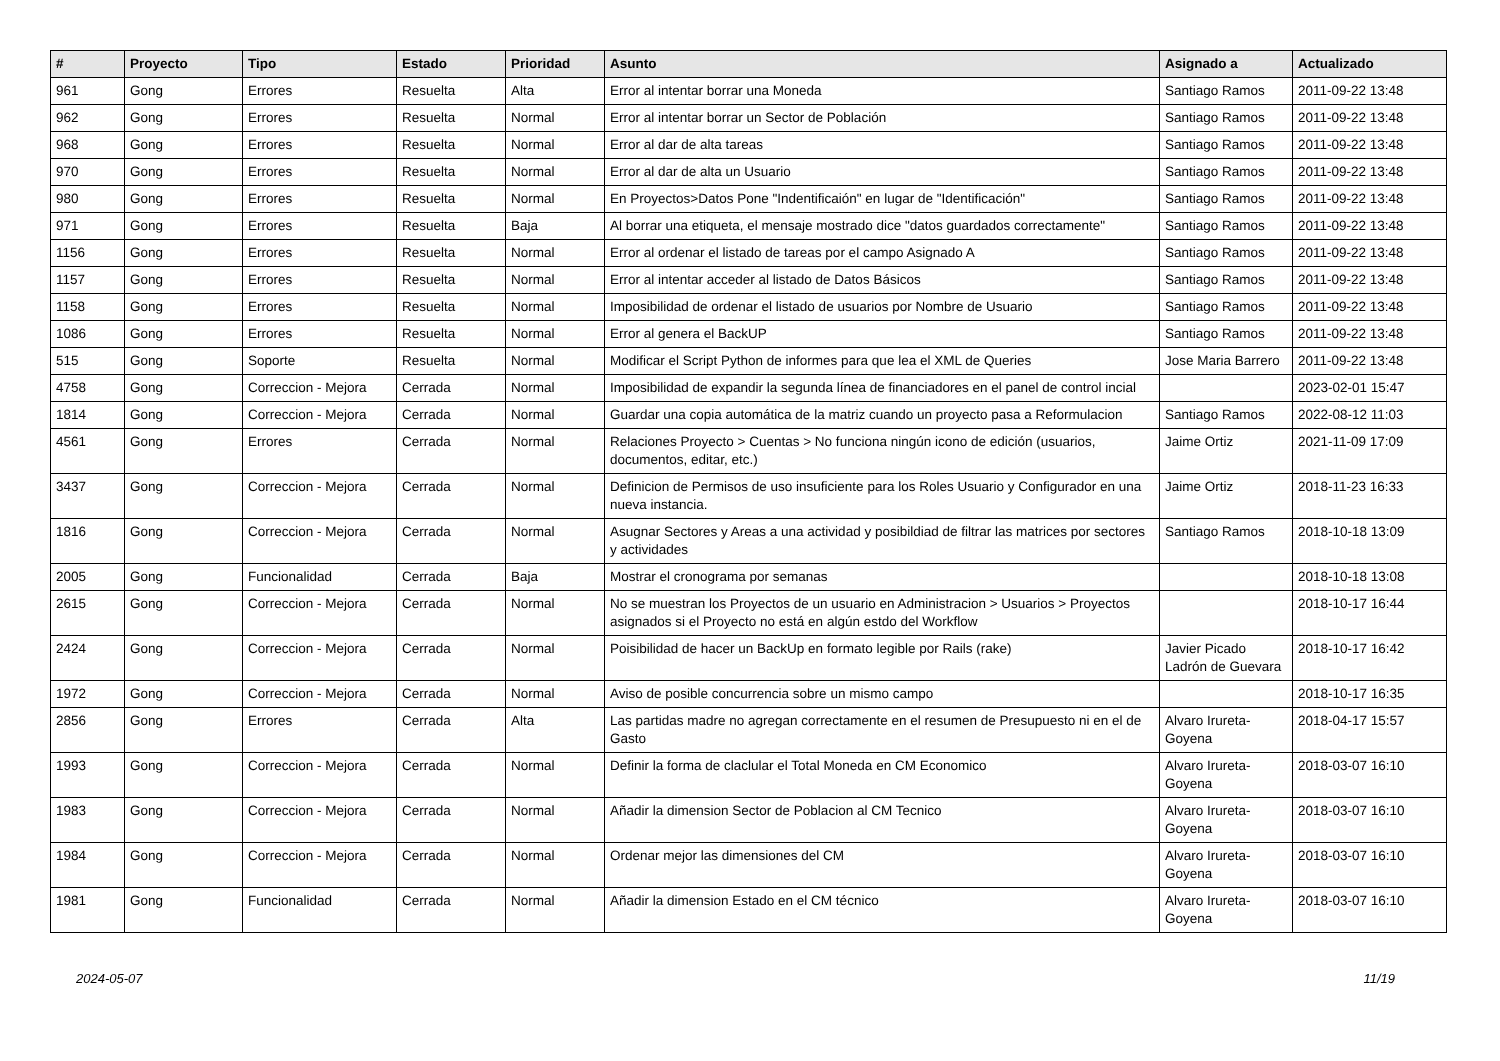| # | Proyecto | Tipo | Estado | Prioridad | Asunto | Asignado a | Actualizado |
| --- | --- | --- | --- | --- | --- | --- | --- |
| 961 | Gong | Errores | Resuelta | Alta | Error al intentar borrar una Moneda | Santiago Ramos | 2011-09-22 13:48 |
| 962 | Gong | Errores | Resuelta | Normal | Error al intentar borrar un Sector de Población | Santiago Ramos | 2011-09-22 13:48 |
| 968 | Gong | Errores | Resuelta | Normal | Error al dar de alta tareas | Santiago Ramos | 2011-09-22 13:48 |
| 970 | Gong | Errores | Resuelta | Normal | Error al dar de alta un Usuario | Santiago Ramos | 2011-09-22 13:48 |
| 980 | Gong | Errores | Resuelta | Normal | En Proyectos>Datos Pone "Indentificaión" en lugar de "Identificación" | Santiago Ramos | 2011-09-22 13:48 |
| 971 | Gong | Errores | Resuelta | Baja | Al borrar una etiqueta, el mensaje mostrado dice "datos guardados correctamente" | Santiago Ramos | 2011-09-22 13:48 |
| 1156 | Gong | Errores | Resuelta | Normal | Error al ordenar el listado de tareas por el campo Asignado A | Santiago Ramos | 2011-09-22 13:48 |
| 1157 | Gong | Errores | Resuelta | Normal | Error al intentar acceder al listado de Datos Básicos | Santiago Ramos | 2011-09-22 13:48 |
| 1158 | Gong | Errores | Resuelta | Normal | Imposibilidad de ordenar el listado de usuarios por Nombre de Usuario | Santiago Ramos | 2011-09-22 13:48 |
| 1086 | Gong | Errores | Resuelta | Normal | Error al genera el BackUP | Santiago Ramos | 2011-09-22 13:48 |
| 515 | Gong | Soporte | Resuelta | Normal | Modificar el Script Python de informes para que lea el XML de Queries | Jose Maria Barrero | 2011-09-22 13:48 |
| 4758 | Gong | Correccion - Mejora | Cerrada | Normal | Imposibilidad de expandir la segunda línea de financiadores en el panel de control incial | | 2023-02-01 15:47 |
| 1814 | Gong | Correccion - Mejora | Cerrada | Normal | Guardar una copia automática de la matriz cuando un proyecto pasa a Reformulacion | Santiago Ramos | 2022-08-12 11:03 |
| 4561 | Gong | Errores | Cerrada | Normal | Relaciones Proyecto > Cuentas > No funciona ningún icono de edición (usuarios, documentos, editar, etc.) | Jaime Ortiz | 2021-11-09 17:09 |
| 3437 | Gong | Correccion - Mejora | Cerrada | Normal | Definicion de Permisos de uso insuficiente para los Roles Usuario y Configurador en una nueva instancia. | Jaime Ortiz | 2018-11-23 16:33 |
| 1816 | Gong | Correccion - Mejora | Cerrada | Normal | Asugnar Sectores y Areas a una actividad y posibildiad de filtrar las matrices por sectores y actividades | Santiago Ramos | 2018-10-18 13:09 |
| 2005 | Gong | Funcionalidad | Cerrada | Baja | Mostrar el cronograma por semanas | | 2018-10-18 13:08 |
| 2615 | Gong | Correccion - Mejora | Cerrada | Normal | No se muestran los Proyectos de un usuario en Administracion > Usuarios > Proyectos asignados si el Proyecto no está en algún estdo del Workflow | | 2018-10-17 16:44 |
| 2424 | Gong | Correccion - Mejora | Cerrada | Normal | Poisibilidad de hacer un BackUp en formato legible por Rails (rake) | Javier Picado Ladrón de Guevara | 2018-10-17 16:42 |
| 1972 | Gong | Correccion - Mejora | Cerrada | Normal | Aviso de posible concurrencia sobre un mismo campo | | 2018-10-17 16:35 |
| 2856 | Gong | Errores | Cerrada | Alta | Las partidas madre no agregan correctamente en el resumen de Presupuesto ni en el de Gasto | Alvaro Irureta-Goyena | 2018-04-17 15:57 |
| 1993 | Gong | Correccion - Mejora | Cerrada | Normal | Definir la forma de claclular el Total Moneda en CM Economico | Alvaro Irureta-Goyena | 2018-03-07 16:10 |
| 1983 | Gong | Correccion - Mejora | Cerrada | Normal | Añadir la dimension Sector de Poblacion al CM Tecnico | Alvaro Irureta-Goyena | 2018-03-07 16:10 |
| 1984 | Gong | Correccion - Mejora | Cerrada | Normal | Ordenar mejor las dimensiones del CM | Alvaro Irureta-Goyena | 2018-03-07 16:10 |
| 1981 | Gong | Funcionalidad | Cerrada | Normal | Añadir la dimension Estado en el CM técnico | Alvaro Irureta-Goyena | 2018-03-07 16:10 |
2024-05-07 11/19